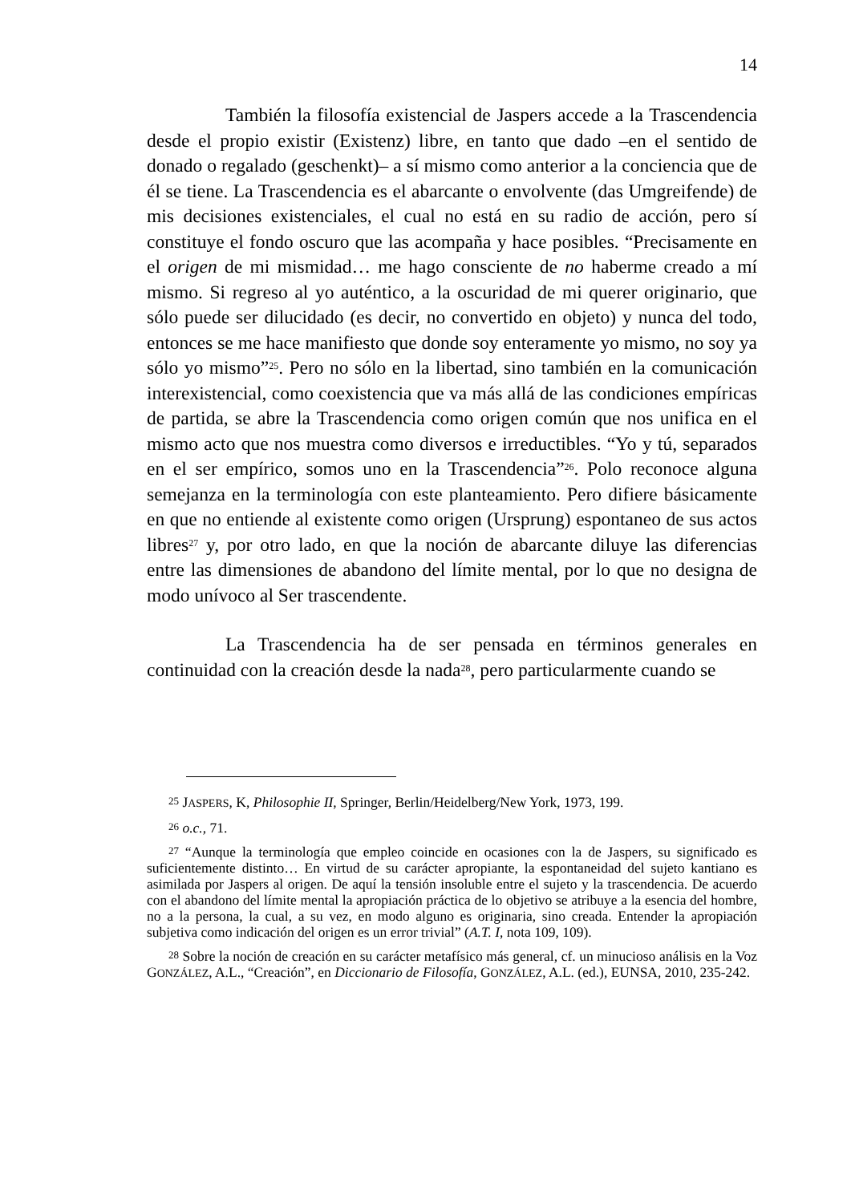14
También la filosofía existencial de Jaspers accede a la Trascendencia desde el propio existir (Existenz) libre, en tanto que dado –en el sentido de donado o regalado (geschenkt)– a sí mismo como anterior a la conciencia que de él se tiene. La Trascendencia es el abarcante o envolvente (das Umgreifende) de mis decisiones existenciales, el cual no está en su radio de acción, pero sí constituye el fondo oscuro que las acompaña y hace posibles. “Precisamente en el origen de mi mismidad… me hago consciente de no haberme creado a mí mismo. Si regreso al yo auténtico, a la oscuridad de mi querer originario, que sólo puede ser dilucidado (es decir, no convertido en objeto) y nunca del todo, entonces se me hace manifiesto que donde soy enteramente yo mismo, no soy ya sólo yo mismo”<sup>25</sup>. Pero no sólo en la libertad, sino también en la comunicación interexistencial, como coexistencia que va más allá de las condiciones empíricas de partida, se abre la Trascendencia como origen común que nos unifica en el mismo acto que nos muestra como diversos e irreductibles. “Yo y tú, separados en el ser empírico, somos uno en la Trascendencia”<sup>26</sup>. Polo reconoce alguna semejanza en la terminología con este planteamiento. Pero difiere básicamente en que no entiende al existente como origen (Ursprung) espontaneo de sus actos libres<sup>27</sup> y, por otro lado, en que la noción de abarcante diluye las diferencias entre las dimensiones de abandono del límite mental, por lo que no designa de modo unívoco al Ser trascendente.
La Trascendencia ha de ser pensada en términos generales en continuidad con la creación desde la nada<sup>28</sup>, pero particularmente cuando se
<sup>25</sup> JASPERS, K, Philosophie II, Springer, Berlin/Heidelberg/New York, 1973, 199.
<sup>26</sup> o.c., 71.
<sup>27</sup> “Aunque la terminología que empleo coincide en ocasiones con la de Jaspers, su significado es suficientemente distinto… En virtud de su carácter apropiante, la espontaneidad del sujeto kantiano es asimilada por Jaspers al origen. De aquí la tensión insoluble entre el sujeto y la trascendencia. De acuerdo con el abandono del límite mental la apropiación práctica de lo objetivo se atribuye a la esencia del hombre, no a la persona, la cual, a su vez, en modo alguno es originaria, sino creada. Entender la apropiación subjetiva como indicación del origen es un error trivial” (A.T. I, nota 109, 109).
<sup>28</sup> Sobre la noción de creación en su carácter metafísico más general, cf. un minucioso análisis en la Voz GONZÁLEZ, A.L., “Creación”, en Diccionario de Filosofía, GONZÁLEZ, A.L. (ed.), EUNSA, 2010, 235-242.